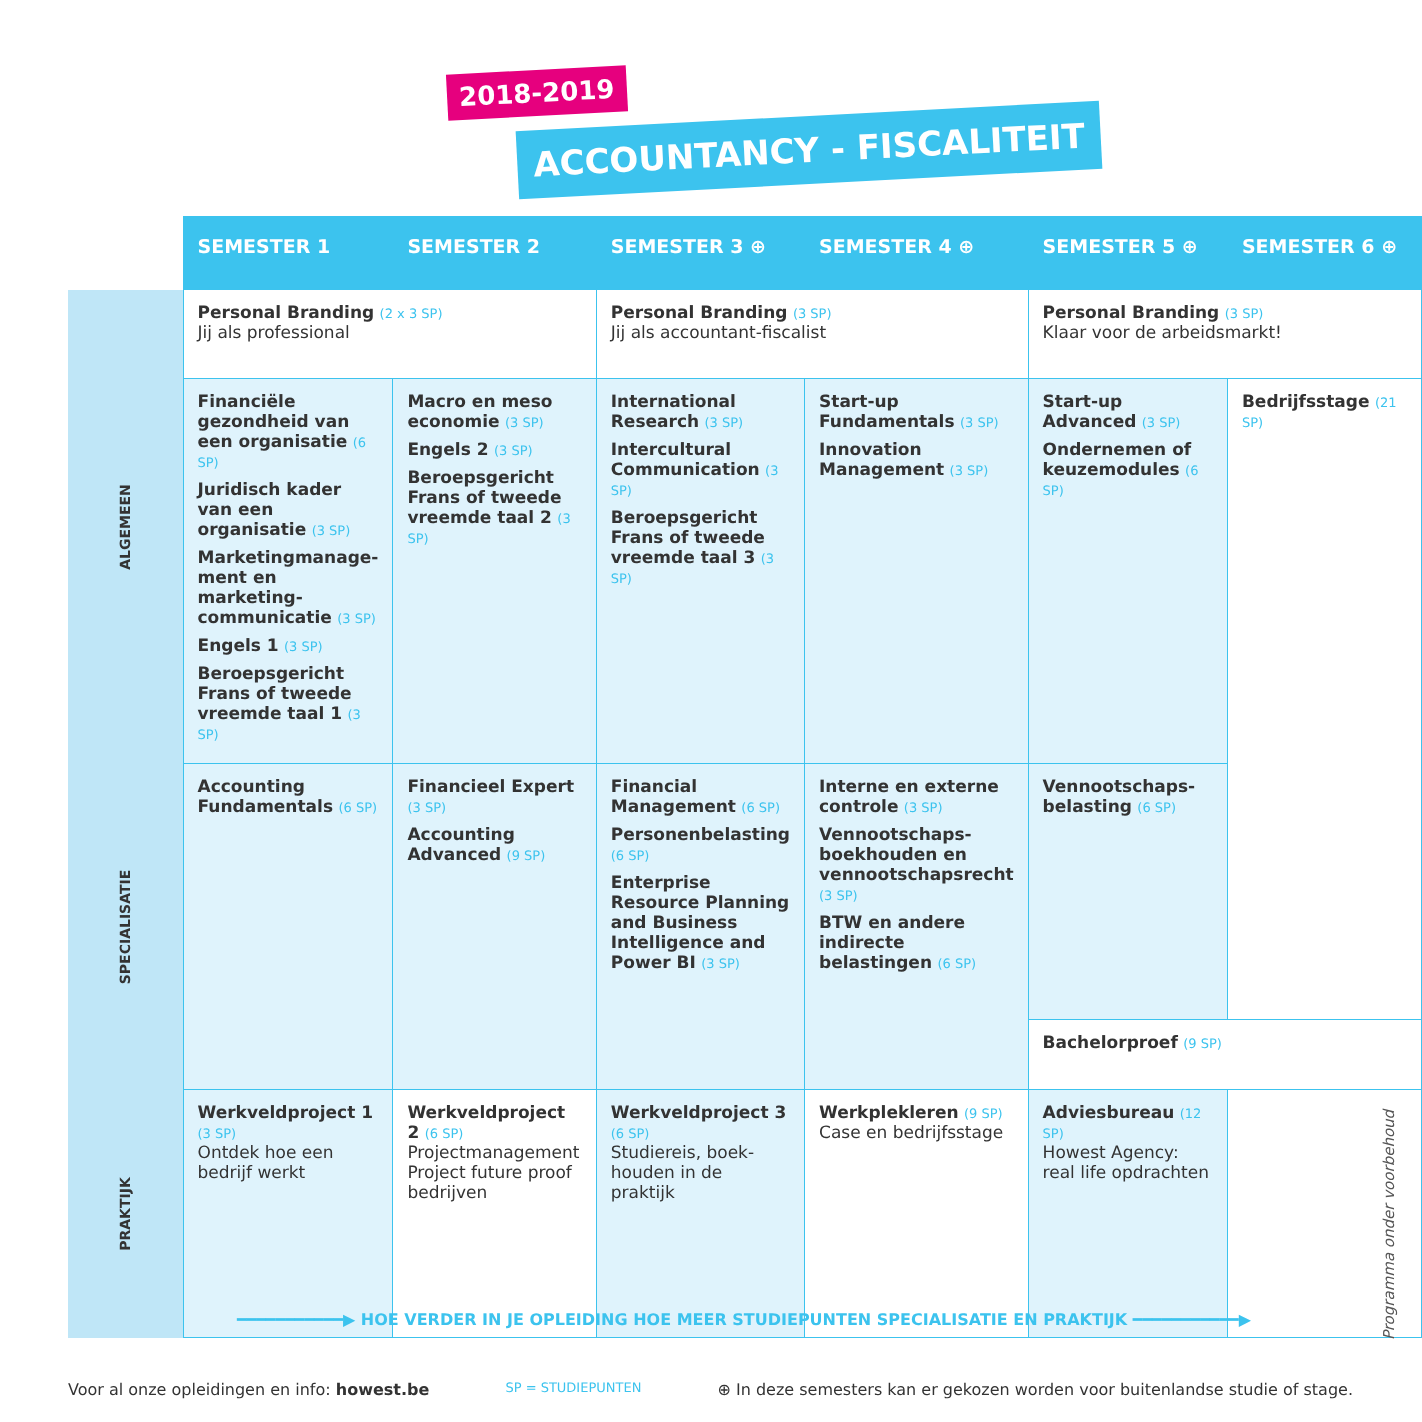2018-2019
ACCOUNTANCY - FISCALITEIT
| | SEMESTER 1 | SEMESTER 2 | SEMESTER 3 ⊕ | SEMESTER 4 ⊕ | SEMESTER 5 ⊕ | SEMESTER 6 ⊕ |
| ALGEMEEN | Personal Branding (2 x 3 SP) Jij als professional | | Personal Branding (3 SP) Jij als accountant-fiscalist | | Personal Branding (3 SP) Klaar voor de arbeidsmarkt! | |
| | Financiële gezondheid van een organisatie (6 SP) Juridisch kader van een organisatie (3 SP) Marketingmanage-ment en marketing-communicatie (3 SP) Engels 1 (3 SP) Beroepsgericht Frans of tweede vreemde taal 1 (3 SP) | Macro en meso economie (3 SP) Engels 2 (3 SP) Beroepsgericht Frans of tweede vreemde taal 2 (3 SP) | International Research (3 SP) Intercultural Communication (3 SP) Beroepsgericht Frans of tweede vreemde taal 3 (3 SP) | Start-up Fundamentals (3 SP) Innovation Management (3 SP) | Start-up Advanced (3 SP) Ondernemen of keuzemodules (6 SP) | Bedrijfsstage (21 SP) |
| SPECIALISATIE | Accounting Fundamentals (6 SP) | Financieel Expert (3 SP) Accounting Advanced (9 SP) | Financial Management (6 SP) Personenbelasting (6 SP) Enterprise Resource Planning and Business Intelligence and Power BI (3 SP) | Interne en externe controle (3 SP) Vennootschaps-boekhouden en vennootschapsrecht (3 SP) BTW en andere indirecte belastingen (6 SP) | Vennootschaps-belasting (6 SP) | |
| | | | | | Bachelorproef (9 SP) | |
| PRAKTIJK | Werkveldproject 1 (3 SP) Ontdek hoe een bedrijf werkt | Werkveldproject 2 (6 SP) Projectmanagement Project future proof bedrijven | Werkveldproject 3 (6 SP) Studiereis, boek-houden in de praktijk | Werkplekleren (9 SP) Case en bedrijfsstage | Adviesbureau (12 SP) Howest Agency: real life opdrachten | |
━━━━━━━━━━━▶ HOE VERDER IN JE OPLEIDING HOE MEER STUDIEPUNTEN SPECIALISATIE EN PRAKTIJK ━━━━━━━━━━━▶
Voor al onze opleidingen en info: howest.be SP = STUDIEPUNTEN ⊕ In deze semesters kan er gekozen worden voor buitenlandse studie of stage.
Programma onder voorbehoud